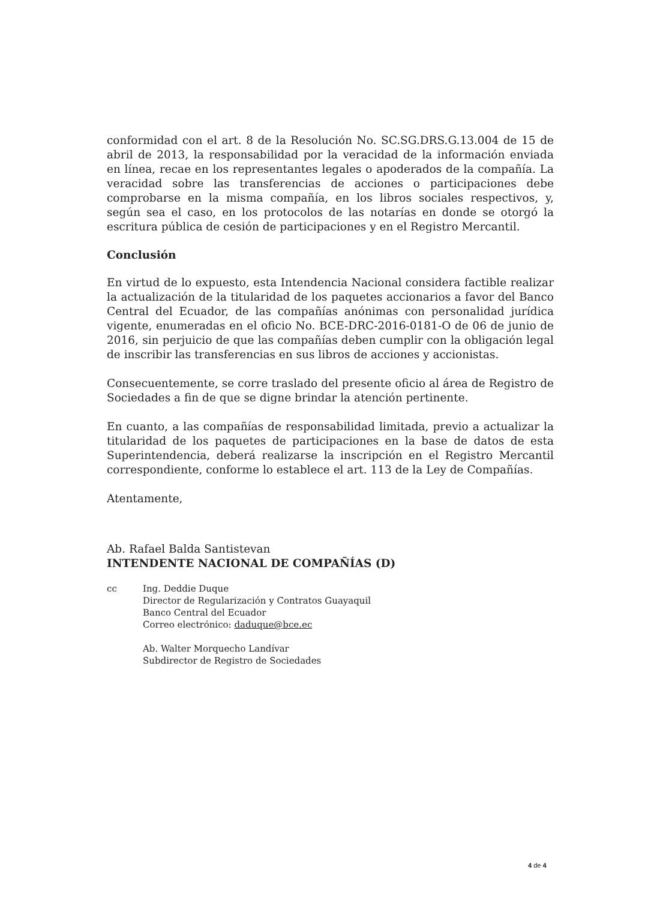conformidad con el art. 8 de la Resolución No. SC.SG.DRS.G.13.004 de 15 de abril de 2013, la responsabilidad por la veracidad de la información enviada en línea, recae en los representantes legales o apoderados de la compañía. La veracidad sobre las transferencias de acciones o participaciones debe comprobarse en la misma compañía, en los libros sociales respectivos, y, según sea el caso, en los protocolos de las notarías en donde se otorgó la escritura pública de cesión de participaciones y en el Registro Mercantil.
Conclusión
En virtud de lo expuesto, esta Intendencia Nacional considera factible realizar la actualización de la titularidad de los paquetes accionarios a favor del Banco Central del Ecuador, de las compañías anónimas con personalidad jurídica vigente, enumeradas en el oficio No. BCE-DRC-2016-0181-O de 06 de junio de 2016, sin perjuicio de que las compañías deben cumplir con la obligación legal de inscribir las transferencias en sus libros de acciones y accionistas.
Consecuentemente, se corre traslado del presente oficio al área de Registro de Sociedades a fin de que se digne brindar la atención pertinente.
En cuanto, a las compañías de responsabilidad limitada, previo a actualizar la titularidad de los paquetes de participaciones en la base de datos de esta Superintendencia, deberá realizarse la inscripción en el Registro Mercantil correspondiente, conforme lo establece el art. 113 de la Ley de Compañías.
Atentamente,
Ab. Rafael Balda Santistevan
INTENDENTE NACIONAL DE COMPAÑÍAS (D)
cc Ing. Deddie Duque
Director de Regularización y Contratos Guayaquil
Banco Central del Ecuador
Correo electrónico: daduque@bce.ec
Ab. Walter Morquecho Landívar
Subdirector de Registro de Sociedades
4 de 4